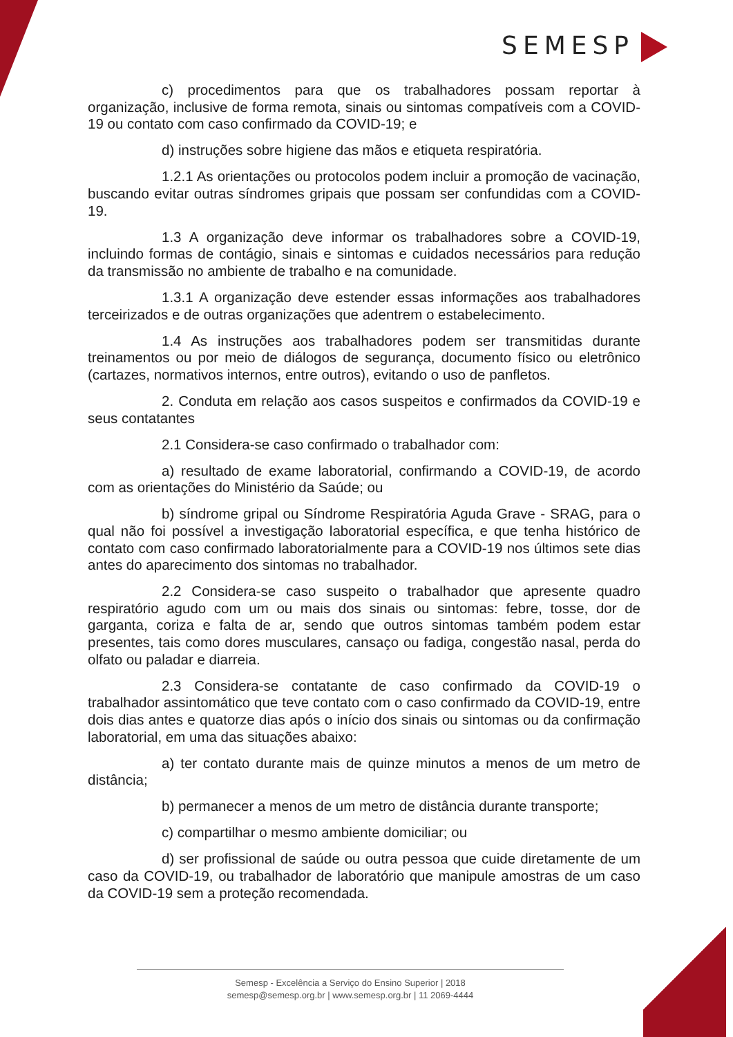SEMESP
c) procedimentos para que os trabalhadores possam reportar à organização, inclusive de forma remota, sinais ou sintomas compatíveis com a COVID-19 ou contato com caso confirmado da COVID-19; e
d) instruções sobre higiene das mãos e etiqueta respiratória.
1.2.1 As orientações ou protocolos podem incluir a promoção de vacinação, buscando evitar outras síndromes gripais que possam ser confundidas com a COVID-19.
1.3 A organização deve informar os trabalhadores sobre a COVID-19, incluindo formas de contágio, sinais e sintomas e cuidados necessários para redução da transmissão no ambiente de trabalho e na comunidade.
1.3.1 A organização deve estender essas informações aos trabalhadores terceirizados e de outras organizações que adentrem o estabelecimento.
1.4 As instruções aos trabalhadores podem ser transmitidas durante treinamentos ou por meio de diálogos de segurança, documento físico ou eletrônico (cartazes, normativos internos, entre outros), evitando o uso de panfletos.
2. Conduta em relação aos casos suspeitos e confirmados da COVID-19 e seus contatantes
2.1 Considera-se caso confirmado o trabalhador com:
a) resultado de exame laboratorial, confirmando a COVID-19, de acordo com as orientações do Ministério da Saúde; ou
b) síndrome gripal ou Síndrome Respiratória Aguda Grave - SRAG, para o qual não foi possível a investigação laboratorial específica, e que tenha histórico de contato com caso confirmado laboratorialmente para a COVID-19 nos últimos sete dias antes do aparecimento dos sintomas no trabalhador.
2.2 Considera-se caso suspeito o trabalhador que apresente quadro respiratório agudo com um ou mais dos sinais ou sintomas: febre, tosse, dor de garganta, coriza e falta de ar, sendo que outros sintomas também podem estar presentes, tais como dores musculares, cansaço ou fadiga, congestão nasal, perda do olfato ou paladar e diarreia.
2.3 Considera-se contatante de caso confirmado da COVID-19 o trabalhador assintomático que teve contato com o caso confirmado da COVID-19, entre dois dias antes e quatorze dias após o início dos sinais ou sintomas ou da confirmação laboratorial, em uma das situações abaixo:
a) ter contato durante mais de quinze minutos a menos de um metro de distância;
b) permanecer a menos de um metro de distância durante transporte;
c) compartilhar o mesmo ambiente domiciliar; ou
d) ser profissional de saúde ou outra pessoa que cuide diretamente de um caso da COVID-19, ou trabalhador de laboratório que manipule amostras de um caso da COVID-19 sem a proteção recomendada.
Semesp - Excelência a Serviço do Ensino Superior | 2018
semesp@semesp.org.br | www.semesp.org.br | 11 2069-4444